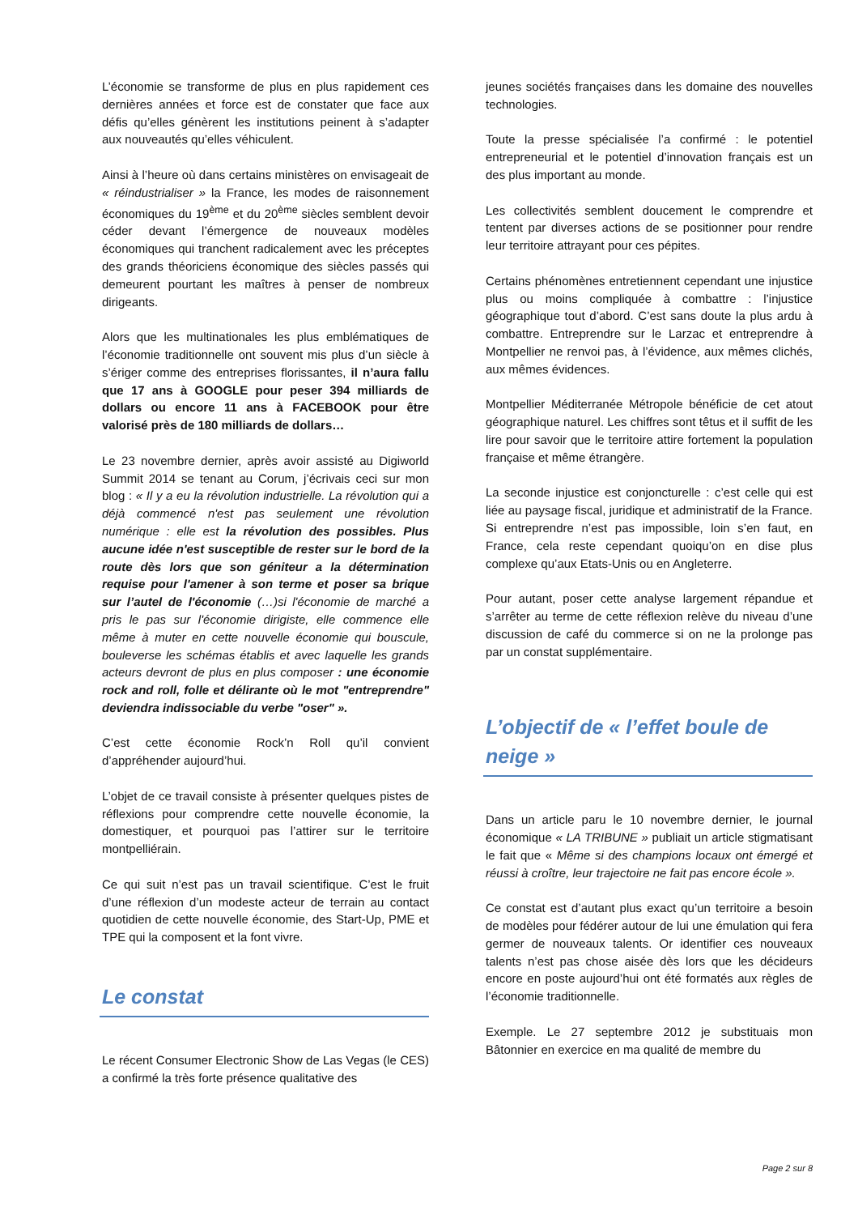L’économie se transforme de plus en plus rapidement ces dernières années et force est de constater que face aux défis qu’elles génèrent les institutions peinent à s’adapter aux nouveautés qu’elles véhiculent.
Ainsi à l’heure où dans certains ministères on envisageait de « réindustrialiser » la France, les modes de raisonnement économiques du 19<sup>ème</sup> et du 20<sup>ème</sup> siècles semblent devoir céder devant l’émergence de nouveaux modèles économiques qui tranchent radicalement avec les préceptes des grands théoriciens économique des siècles passés qui demeurent pourtant les maîtres à penser de nombreux dirigeants.
Alors que les multinationales les plus emblématiques de l’économie traditionnelle ont souvent mis plus d’un siècle à s’ériger comme des entreprises florissantes, il n’aura fallu que 17 ans à GOOGLE pour peser 394 milliards de dollars ou encore 11 ans à FACEBOOK pour être valorisé près de 180 milliards de dollars…
Le 23 novembre dernier, après avoir assisté au Digiworld Summit 2014 se tenant au Corum, j’écrivais ceci sur mon blog : « Il y a eu la révolution industrielle. La révolution qui a déjà commencé n'est pas seulement une révolution numérique : elle est la révolution des possibles. Plus aucune idée n'est susceptible de rester sur le bord de la route dès lors que son géniteur a la détermination requise pour l'amener à son terme et poser sa brique sur l’autel de l'économie (…)si l'économie de marché a pris le pas sur l'économie dirigiste, elle commence elle même à muter en cette nouvelle économie qui bouscule, bouleverse les schémas établis et avec laquelle les grands acteurs devront de plus en plus composer : une économie rock and roll, folle et délirante où le mot "entreprendre" deviendra indissociable du verbe "oser" ».
C’est cette économie Rock’n Roll qu’il convient d’appréhender aujourd’hui.
L’objet de ce travail consiste à présenter quelques pistes de réflexions pour comprendre cette nouvelle économie, la domestiquer, et pourquoi pas l’attirer sur le territoire montpelliérain.
Ce qui suit n’est pas un travail scientifique. C’est le fruit d’une réflexion d’un modeste acteur de terrain au contact quotidien de cette nouvelle économie, des Start-Up, PME et TPE qui la composent et la font vivre.
Le constat
Le récent Consumer Electronic Show de Las Vegas (le CES) a confirmé la très forte présence qualitative des
jeunes sociétés françaises dans les domaine des nouvelles technologies.
Toute la presse spécialisée l’a confirmé : le potentiel entrepreneurial et le potentiel d’innovation français est un des plus important au monde.
Les collectivités semblent doucement le comprendre et tentent par diverses actions de se positionner pour rendre leur territoire attrayant pour ces pépites.
Certains phénomènes entretiennent cependant une injustice plus ou moins compliquée à combattre : l’injustice géographique tout d’abord. C’est sans doute la plus ardu à combattre. Entreprendre sur le Larzac et entreprendre à Montpellier ne renvoi pas, à l’évidence, aux mêmes clichés, aux mêmes évidences.
Montpellier Méditerranée Métropole bénéficie de cet atout géographique naturel. Les chiffres sont têtus et il suffit de les lire pour savoir que le territoire attire fortement la population française et même étrangère.
La seconde injustice est conjoncturelle : c’est celle qui est liée au paysage fiscal, juridique et administratif de la France. Si entreprendre n’est pas impossible, loin s’en faut, en France, cela reste cependant quoiqu’on en dise plus complexe qu’aux Etats-Unis ou en Angleterre.
Pour autant, poser cette analyse largement répandue et s’arrêter au terme de cette réflexion relève du niveau d’une discussion de café du commerce si on ne la prolonge pas par un constat supplémentaire.
L’objectif de « l’effet boule de neige »
Dans un article paru le 10 novembre dernier, le journal économique « LA TRIBUNE » publiait un article stigmatisant le fait que « Même si des champions locaux ont émergé et réussi à croître, leur trajectoire ne fait pas encore école ».
Ce constat est d’autant plus exact qu’un territoire a besoin de modèles pour fédérer autour de lui une émulation qui fera germer de nouveaux talents. Or identifier ces nouveaux talents n’est pas chose aisée dès lors que les décideurs encore en poste aujourd’hui ont été formatés aux règles de l’économie traditionnelle.
Exemple. Le 27 septembre 2012 je substituais mon Bâtonnier en exercice en ma qualité de membre du
Page 2 sur 8